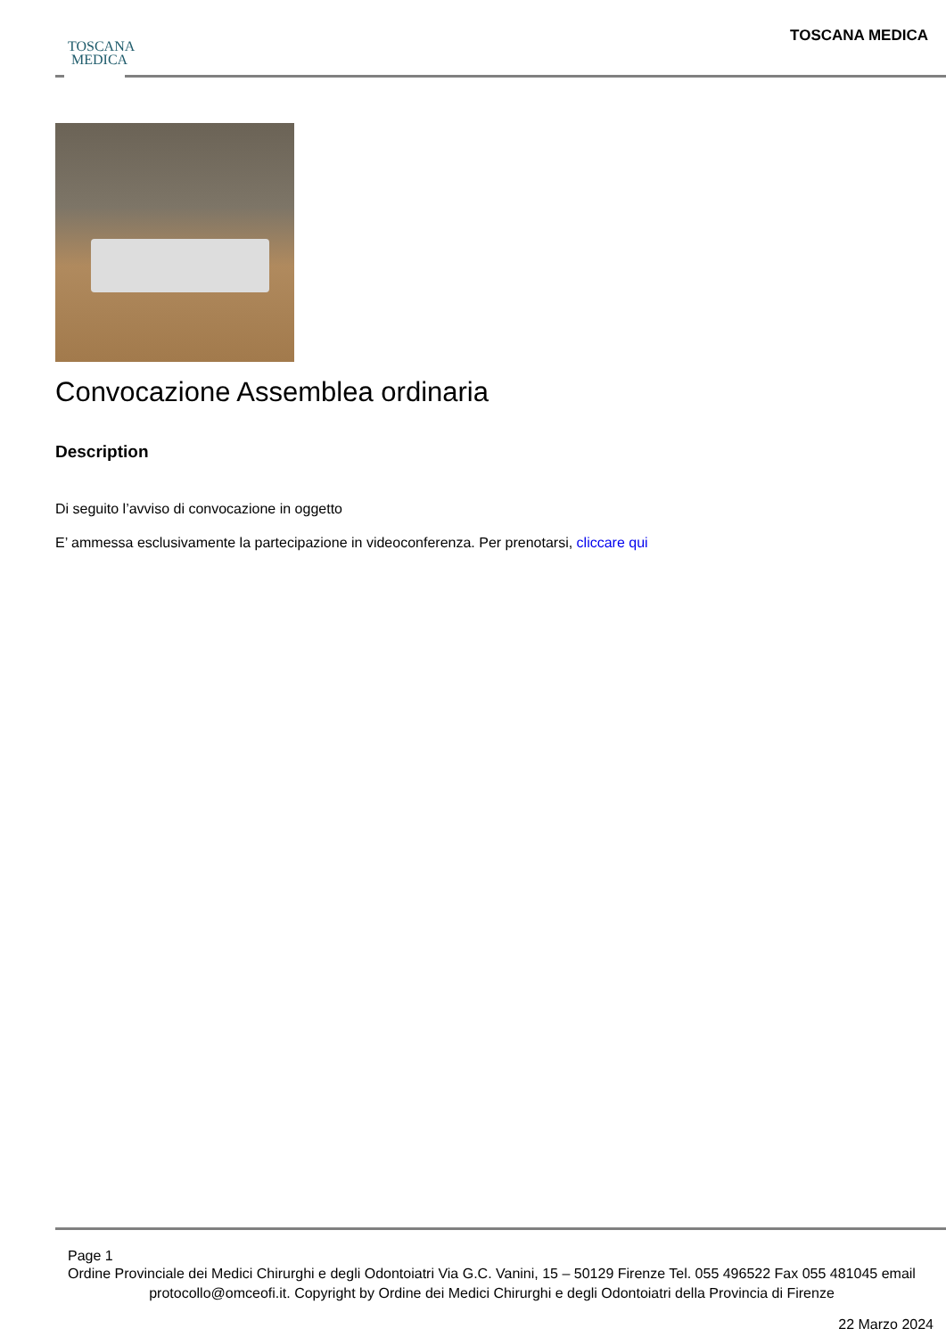TOSCANA
MEDICA
TOSCANA MEDICA
Convocazione Assemblea ordinaria
Description
Di seguito l’avviso di convocazione in oggetto
E’ ammessa esclusivamente la partecipazione in videoconferenza. Per prenotarsi, cliccare qui
Page 1
Ordine Provinciale dei Medici Chirurghi e degli Odontoiatri Via G.C. Vanini, 15 – 50129 Firenze Tel. 055 496522 Fax 055 481045 email protocollo@omceofi.it. Copyright by Ordine dei Medici Chirurghi e degli Odontoiatri della Provincia di Firenze
22 Marzo 2024